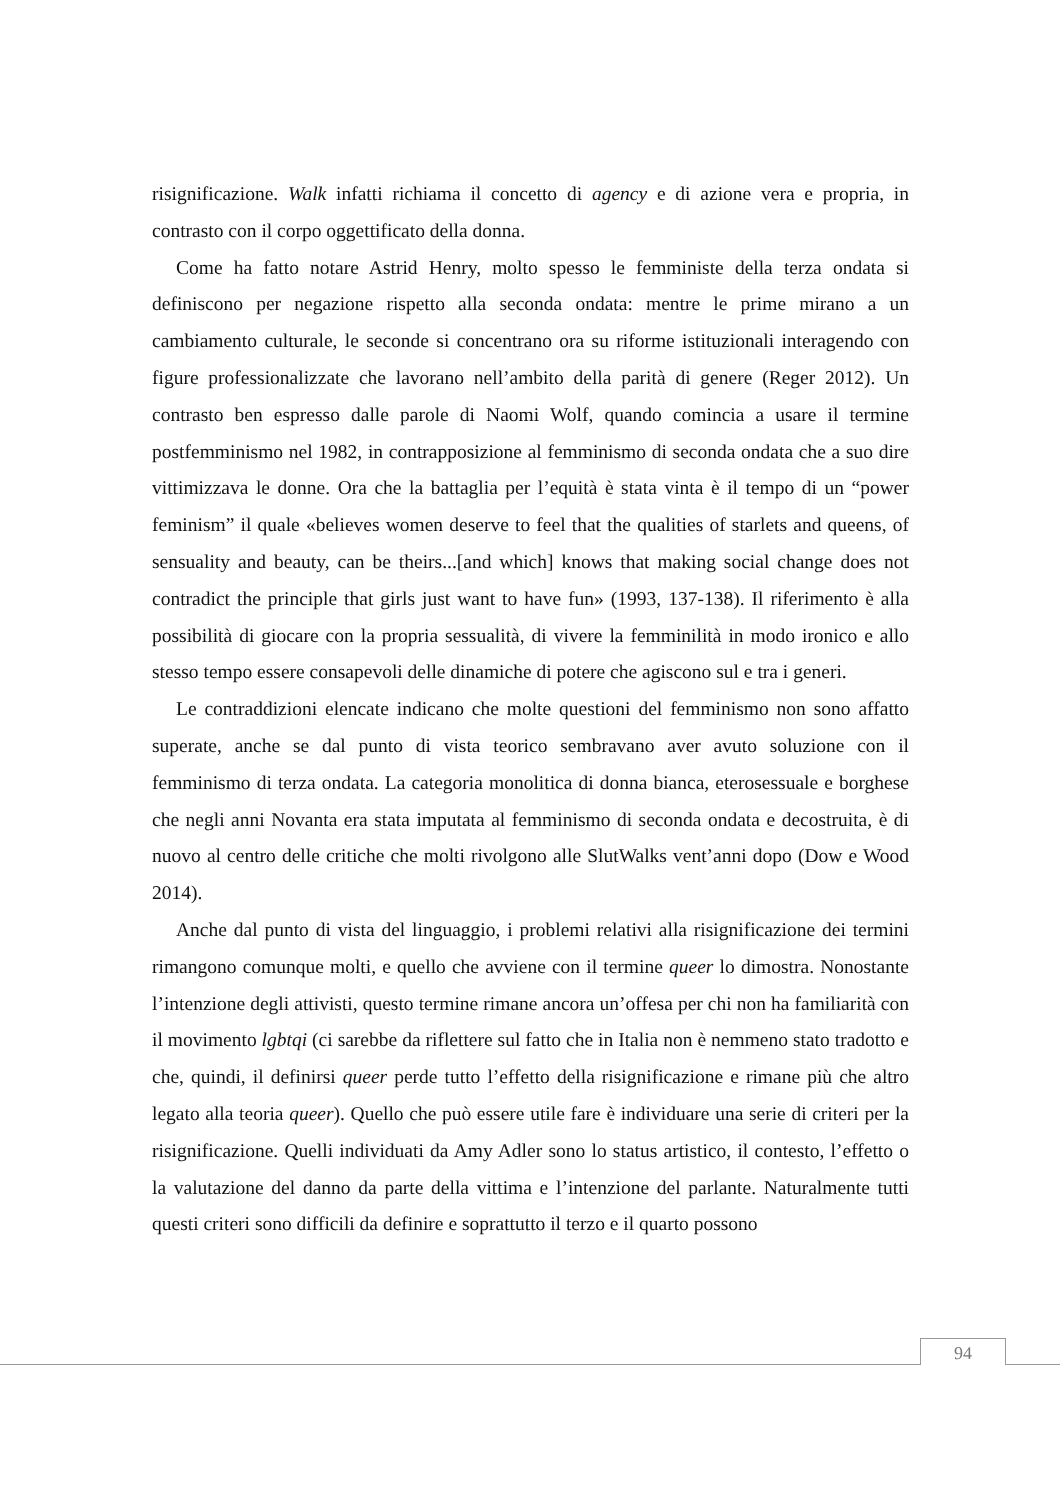risignificazione. Walk infatti richiama il concetto di agency e di azione vera e propria, in contrasto con il corpo oggettificato della donna.
Come ha fatto notare Astrid Henry, molto spesso le femministe della terza ondata si definiscono per negazione rispetto alla seconda ondata: mentre le prime mirano a un cambiamento culturale, le seconde si concentrano ora su riforme istituzionali interagendo con figure professionalizzate che lavorano nell’ambito della parità di genere (Reger 2012). Un contrasto ben espresso dalle parole di Naomi Wolf, quando comincia a usare il termine postfemminismo nel 1982, in contrapposizione al femminismo di seconda ondata che a suo dire vittimizzava le donne. Ora che la battaglia per l’equità è stata vinta è il tempo di un “power feminism” il quale «believes women deserve to feel that the qualities of starlets and queens, of sensuality and beauty, can be theirs...[and which] knows that making social change does not contradict the principle that girls just want to have fun» (1993, 137-138). Il riferimento è alla possibilità di giocare con la propria sessualità, di vivere la femminilità in modo ironico e allo stesso tempo essere consapevoli delle dinamiche di potere che agiscono sul e tra i generi.
Le contraddizioni elencate indicano che molte questioni del femminismo non sono affatto superate, anche se dal punto di vista teorico sembravano aver avuto soluzione con il femminismo di terza ondata. La categoria monolitica di donna bianca, eterosessuale e borghese che negli anni Novanta era stata imputata al femminismo di seconda ondata e decostruita, è di nuovo al centro delle critiche che molti rivolgono alle SlutWalks vent’anni dopo (Dow e Wood 2014).
Anche dal punto di vista del linguaggio, i problemi relativi alla risignificazione dei termini rimangono comunque molti, e quello che avviene con il termine queer lo dimostra. Nonostante l’intenzione degli attivisti, questo termine rimane ancora un’offesa per chi non ha familiarità con il movimento lgbtqi (ci sarebbe da riflettere sul fatto che in Italia non è nemmeno stato tradotto e che, quindi, il definirsi queer perde tutto l’effetto della risignificazione e rimane più che altro legato alla teoria queer). Quello che può essere utile fare è individuare una serie di criteri per la risignificazione. Quelli individuati da Amy Adler sono lo status artistico, il contesto, l’effetto o la valutazione del danno da parte della vittima e l’intenzione del parlante. Naturalmente tutti questi criteri sono difficili da definire e soprattutto il terzo e il quarto possono
94